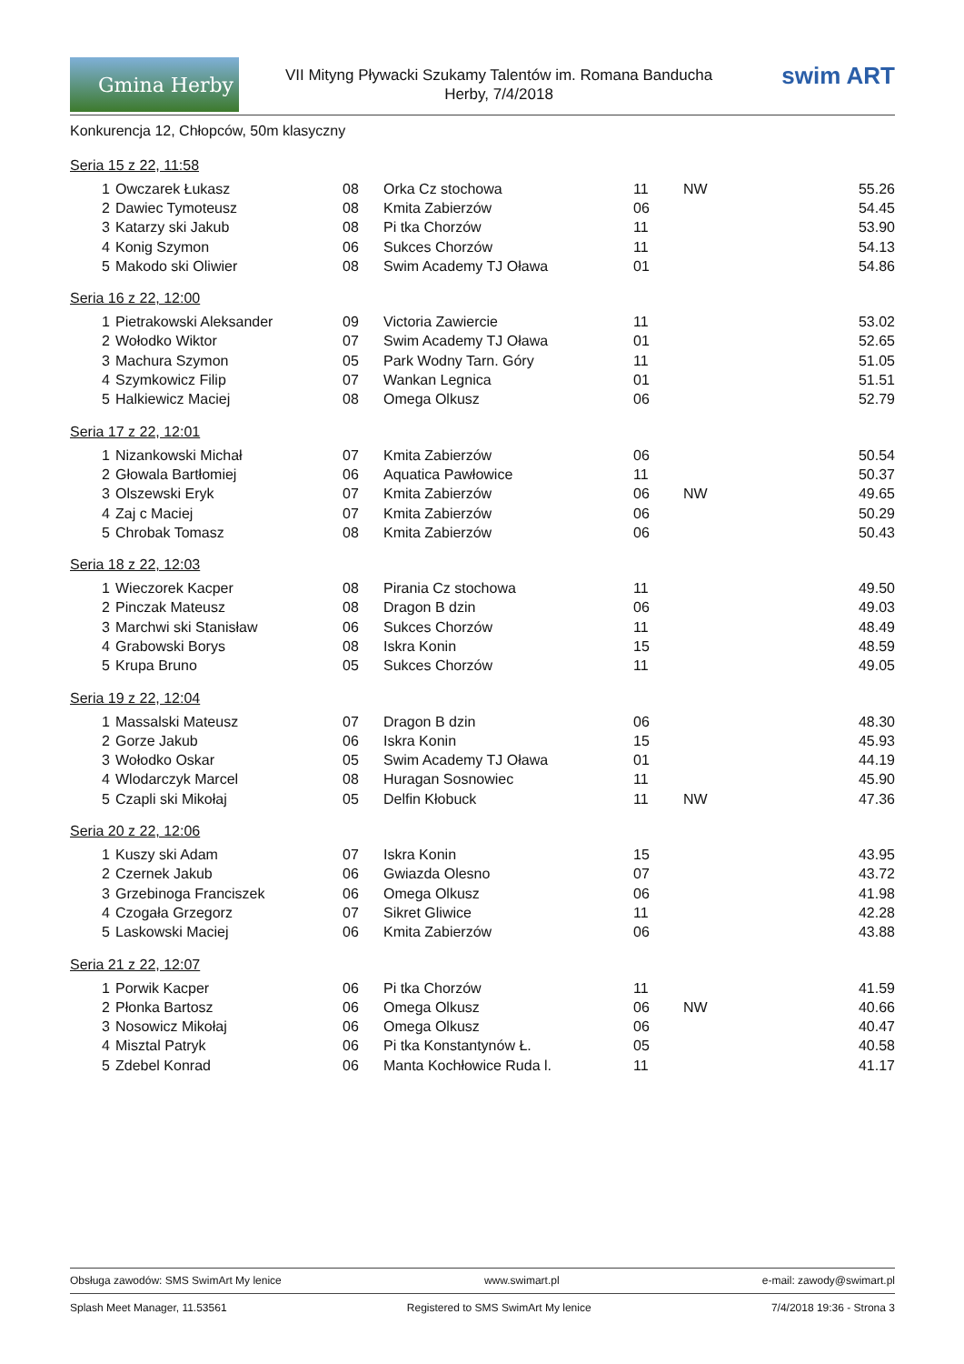Gmina Herby
VII Mityng Pływacki Szukamy Talentów im. Romana Banducha
Herby, 7/4/2018
swim ART
Konkurencja 12, Chłopców, 50m klasyczny
Seria 15 z 22, 11:58
| 1 | Owczarek Łukasz | 08 | Orka Cz stochowa | 11 | NW | 55.26 |
| 2 | Dawiec Tymoteusz | 08 | Kmita Zabierzów | 06 | | 54.45 |
| 3 | Katarzy ski Jakub | 08 | Pi tka Chorzów | 11 | | 53.90 |
| 4 | Konig Szymon | 06 | Sukces Chorzów | 11 | | 54.13 |
| 5 | Makodo ski Oliwier | 08 | Swim Academy TJ Oława | 01 | | 54.86 |
Seria 16 z 22, 12:00
| 1 | Pietrakowski Aleksander | 09 | Victoria Zawiercie | 11 | | 53.02 |
| 2 | Wołodko Wiktor | 07 | Swim Academy TJ Oława | 01 | | 52.65 |
| 3 | Machura Szymon | 05 | Park Wodny Tarn. Góry | 11 | | 51.05 |
| 4 | Szymkowicz Filip | 07 | Wankan Legnica | 01 | | 51.51 |
| 5 | Halkiewicz Maciej | 08 | Omega Olkusz | 06 | | 52.79 |
Seria 17 z 22, 12:01
| 1 | Nizankowski Michał | 07 | Kmita Zabierzów | 06 | | 50.54 |
| 2 | Głowala Bartłomiej | 06 | Aquatica Pawłowice | 11 | | 50.37 |
| 3 | Olszewski Eryk | 07 | Kmita Zabierzów | 06 | NW | 49.65 |
| 4 | Zaj c Maciej | 07 | Kmita Zabierzów | 06 | | 50.29 |
| 5 | Chrobak Tomasz | 08 | Kmita Zabierzów | 06 | | 50.43 |
Seria 18 z 22, 12:03
| 1 | Wieczorek Kacper | 08 | Pirania Cz stochowa | 11 | | 49.50 |
| 2 | Pinczak Mateusz | 08 | Dragon B dzin | 06 | | 49.03 |
| 3 | Marchwi ski Stanisław | 06 | Sukces Chorzów | 11 | | 48.49 |
| 4 | Grabowski Borys | 08 | Iskra Konin | 15 | | 48.59 |
| 5 | Krupa Bruno | 05 | Sukces Chorzów | 11 | | 49.05 |
Seria 19 z 22, 12:04
| 1 | Massalski Mateusz | 07 | Dragon B dzin | 06 | | 48.30 |
| 2 | Gorze Jakub | 06 | Iskra Konin | 15 | | 45.93 |
| 3 | Wołodko Oskar | 05 | Swim Academy TJ Oława | 01 | | 44.19 |
| 4 | Wlodarczyk Marcel | 08 | Huragan Sosnowiec | 11 | | 45.90 |
| 5 | Czapli ski Mikołaj | 05 | Delfin Kłobuck | 11 | NW | 47.36 |
Seria 20 z 22, 12:06
| 1 | Kuszy ski Adam | 07 | Iskra Konin | 15 | | 43.95 |
| 2 | Czernek Jakub | 06 | Gwiazda Olesno | 07 | | 43.72 |
| 3 | Grzebinoga Franciszek | 06 | Omega Olkusz | 06 | | 41.98 |
| 4 | Czogała Grzegorz | 07 | Sikret Gliwice | 11 | | 42.28 |
| 5 | Laskowski Maciej | 06 | Kmita Zabierzów | 06 | | 43.88 |
Seria 21 z 22, 12:07
| 1 | Porwik Kacper | 06 | Pi tka Chorzów | 11 | | 41.59 |
| 2 | Płonka Bartosz | 06 | Omega Olkusz | 06 | NW | 40.66 |
| 3 | Nosowicz Mikołaj | 06 | Omega Olkusz | 06 | | 40.47 |
| 4 | Misztal Patryk | 06 | Pi tka Konstantynów Ł. | 05 | | 40.58 |
| 5 | Zdebel Konrad | 06 | Manta Kochłowice Ruda l. | 11 | | 41.17 |
Obsługa zawodów: SMS SwimArt My lenice www.swimart.pl e-mail: zawody@swimart.pl
Splash Meet Manager, 11.53561 Registered to SMS SwimArt My lenice 7/4/2018 19:36 - Strona 3